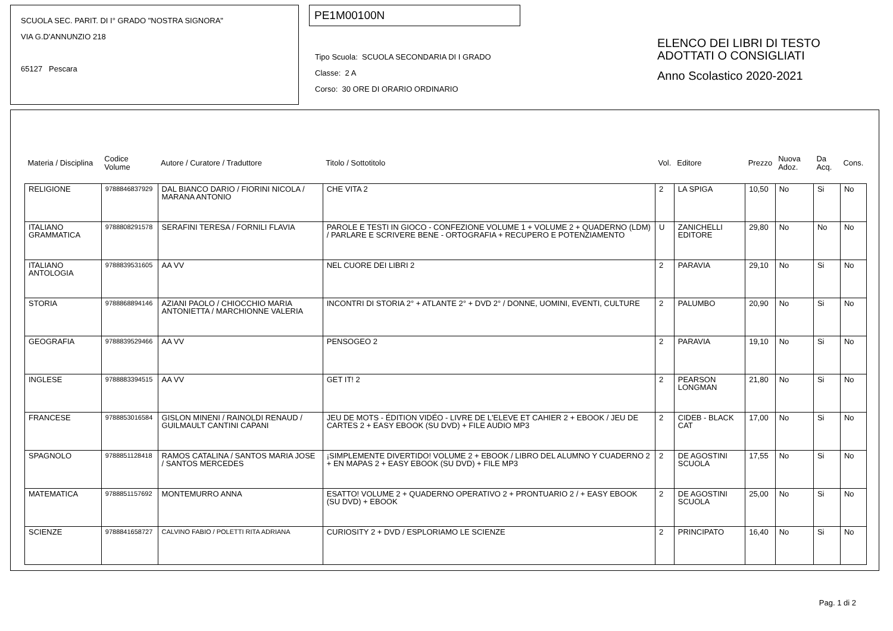SCUOLA SEC. PARIT. DI I° GRADO "NOSTRA SIGNORA"
VIA G.D'ANNUNZIO 218
65127 Pescara
PE1M00100N
Tipo Scuola: SCUOLA SECONDARIA DI I GRADO
Classe: 2 A
Corso: 30 ORE DI ORARIO ORDINARIO
ELENCO DEI LIBRI DI TESTO
ADOTTATI O CONSIGLIATI
Anno Scolastico 2020-2021
| Materia / Disciplina | Codice Volume | Autore / Curatore / Traduttore | Titolo / Sottotitolo | Vol. | Editore | Prezzo | Nuova Adoz. | Da Acq. | Cons. |
| --- | --- | --- | --- | --- | --- | --- | --- | --- | --- |
| RELIGIONE | 9788846837929 | DAL BIANCO DARIO / FIORINI NICOLA / MARANA ANTONIO | CHE VITA 2 | 2 | LA SPIGA | 10,50 | No | Si | No |
| ITALIANO GRAMMATICA | 9788808291578 | SERAFINI TERESA / FORNILI FLAVIA | PAROLE E TESTI IN GIOCO - CONFEZIONE VOLUME 1 + VOLUME 2 + QUADERNO (LDM) / PARLARE E SCRIVERE BENE - ORTOGRAFIA + RECUPERO E POTENZIAMENTO | U | ZANICHELLI EDITORE | 29,80 | No | No | No |
| ITALIANO ANTOLOGIA | 9788839531605 | AA VV | NEL CUORE DEI LIBRI 2 | 2 | PARAVIA | 29,10 | No | Si | No |
| STORIA | 9788868894146 | AZIANI PAOLO / CHIOCCHIO MARIA ANTONIETTA / MARCHIONNE VALERIA | INCONTRI DI STORIA 2° + ATLANTE 2° + DVD 2° / DONNE, UOMINI, EVENTI, CULTURE | 2 | PALUMBO | 20,90 | No | Si | No |
| GEOGRAFIA | 9788839529466 | AA VV | PENSOGEO 2 | 2 | PARAVIA | 19,10 | No | Si | No |
| INGLESE | 9788883394515 | AA VV | GET IT! 2 | 2 | PEARSON LONGMAN | 21,80 | No | Si | No |
| FRANCESE | 9788853016584 | GISLON MINENI / RAINOLDI RENAUD / GUILMAULT CANTINI CAPANI | JEU DE MOTS - ÉDITION VIDÉO - LIVRE DE L'ELEVE ET CAHIER 2 + EBOOK / JEU DE CARTES 2 + EASY EBOOK (SU DVD) + FILE AUDIO MP3 | 2 | CIDEB - BLACK CAT | 17,00 | No | Si | No |
| SPAGNOLO | 9788851128418 | RAMOS CATALINA / SANTOS MARIA JOSE / SANTOS MERCEDES | ¡SIMPLEMENTE DIVERTIDO! VOLUME 2 + EBOOK / LIBRO DEL ALUMNO Y CUADERNO 2 + EN MAPAS 2 + EASY EBOOK (SU DVD) + FILE MP3 | 2 | DE AGOSTINI SCUOLA | 17,55 | No | Si | No |
| MATEMATICA | 9788851157692 | MONTEMURRO ANNA | ESATTO! VOLUME 2 + QUADERNO OPERATIVO 2 + PRONTUARIO 2 / + EASY EBOOK (SU DVD) + EBOOK | 2 | DE AGOSTINI SCUOLA | 25,00 | No | Si | No |
| SCIENZE | 9788841658727 | CALVINO FABIO / POLETTI RITA ADRIANA | CURIOSITY 2 + DVD / ESPLORIAMO LE SCIENZE | 2 | PRINCIPATO | 16,40 | No | Si | No |
Pag. 1 di 2